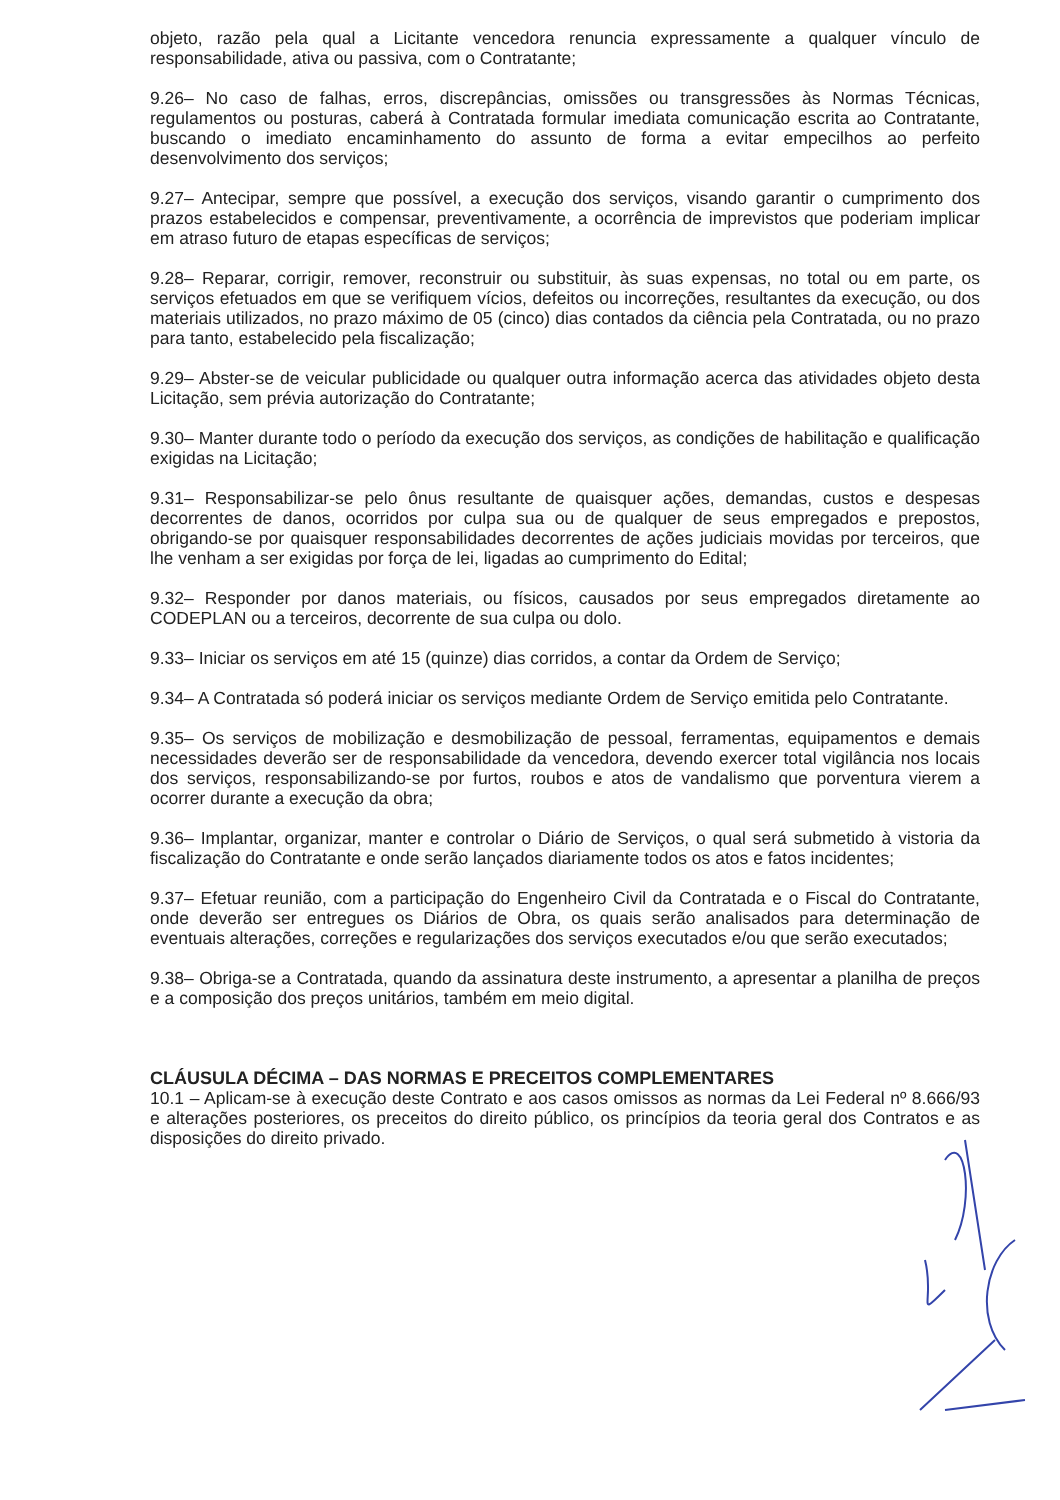objeto, razão pela qual a Licitante vencedora renuncia expressamente a qualquer vínculo de responsabilidade, ativa ou passiva, com o Contratante;
9.26– No caso de falhas, erros, discrepâncias, omissões ou transgressões às Normas Técnicas, regulamentos ou posturas, caberá à Contratada formular imediata comunicação escrita ao Contratante, buscando o imediato encaminhamento do assunto de forma a evitar empecilhos ao perfeito desenvolvimento dos serviços;
9.27– Antecipar, sempre que possível, a execução dos serviços, visando garantir o cumprimento dos prazos estabelecidos e compensar, preventivamente, a ocorrência de imprevistos que poderiam implicar em atraso futuro de etapas específicas de serviços;
9.28– Reparar, corrigir, remover, reconstruir ou substituir, às suas expensas, no total ou em parte, os serviços efetuados em que se verifiquem vícios, defeitos ou incorreções, resultantes da execução, ou dos materiais utilizados, no prazo máximo de 05 (cinco) dias contados da ciência pela Contratada, ou no prazo para tanto, estabelecido pela fiscalização;
9.29– Abster-se de veicular publicidade ou qualquer outra informação acerca das atividades objeto desta Licitação, sem prévia autorização do Contratante;
9.30– Manter durante todo o período da execução dos serviços, as condições de habilitação e qualificação exigidas na Licitação;
9.31– Responsabilizar-se pelo ônus resultante de quaisquer ações, demandas, custos e despesas decorrentes de danos, ocorridos por culpa sua ou de qualquer de seus empregados e prepostos, obrigando-se por quaisquer responsabilidades decorrentes de ações judiciais movidas por terceiros, que lhe venham a ser exigidas por força de lei, ligadas ao cumprimento do Edital;
9.32– Responder por danos materiais, ou físicos, causados por seus empregados diretamente ao CODEPLAN ou a terceiros, decorrente de sua culpa ou dolo.
9.33– Iniciar os serviços em até 15 (quinze) dias corridos, a contar da Ordem de Serviço;
9.34– A Contratada só poderá iniciar os serviços mediante Ordem de Serviço emitida pelo Contratante.
9.35– Os serviços de mobilização e desmobilização de pessoal, ferramentas, equipamentos e demais necessidades deverão ser de responsabilidade da vencedora, devendo exercer total vigilância nos locais dos serviços, responsabilizando-se por furtos, roubos e atos de vandalismo que porventura vierem a ocorrer durante a execução da obra;
9.36– Implantar, organizar, manter e controlar o Diário de Serviços, o qual será submetido à vistoria da fiscalização do Contratante e onde serão lançados diariamente todos os atos e fatos incidentes;
9.37– Efetuar reunião, com a participação do Engenheiro Civil da Contratada e o Fiscal do Contratante, onde deverão ser entregues os Diários de Obra, os quais serão analisados para determinação de eventuais alterações, correções e regularizações dos serviços executados e/ou que serão executados;
9.38– Obriga-se a Contratada, quando da assinatura deste instrumento, a apresentar a planilha de preços e a composição dos preços unitários, também em meio digital.
CLÁUSULA DÉCIMA – DAS NORMAS E PRECEITOS COMPLEMENTARES
10.1 – Aplicam-se à execução deste Contrato e aos casos omissos as normas da Lei Federal nº 8.666/93 e alterações posteriores, os preceitos do direito público, os princípios da teoria geral dos Contratos e as disposições do direito privado.